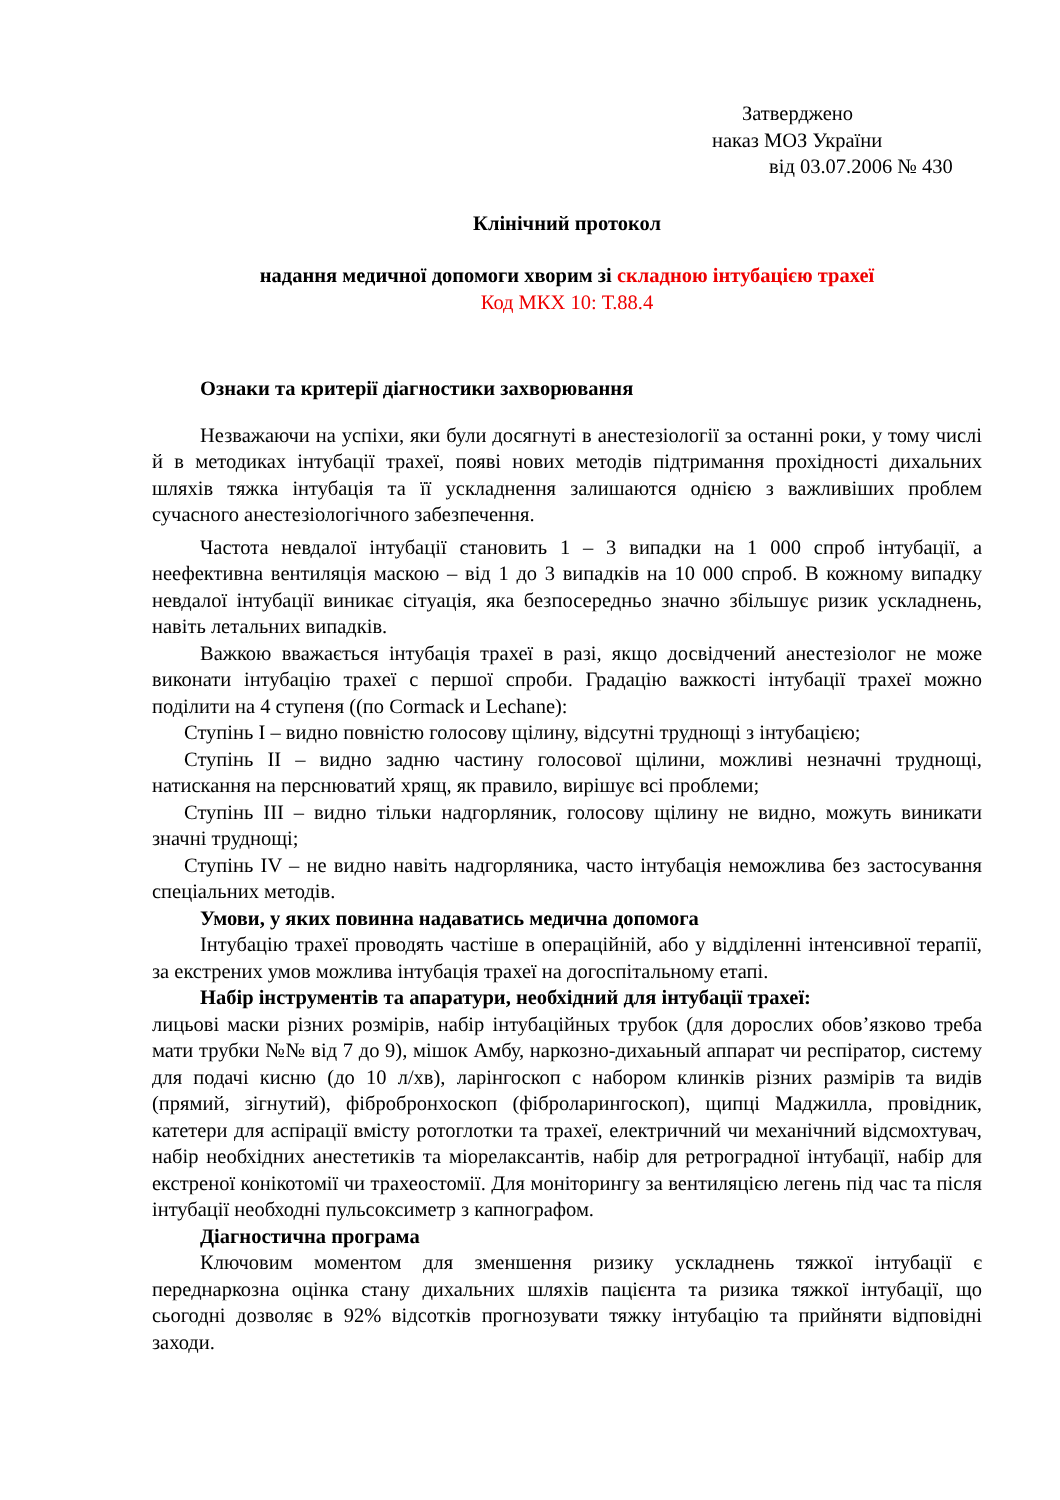Затверджено
наказ МОЗ України
від 03.07.2006 № 430
Клінічний протокол
надання медичної допомоги хворим зі складною інтубацією трахеї
Код МКХ 10: Т.88.4
Ознаки та критерії діагностики захворювання
Незважаючи на успіхи, яки були досягнуті в анестезіології за останні роки, у тому числі й в методиках інтубації трахеї, появі нових методів підтримання прохідності дихальних шляхів тяжка інтубація та її ускладнення залишаются однією з важливіших проблем сучасного анестезіологічного забезпечення.
Частота невдалої інтубації становить 1 – 3 випадки на 1 000 спроб інтубації, а неефективна вентиляція маскою – від 1 до 3 випадків на 10 000 спроб. В кожному випадку невдалої інтубації виникає сітуація, яка безпосередньо значно збільшує ризик ускладнень, навіть летальних випадків.
Важкою вважається інтубація трахеї в разі, якщо досвідчений анестезіолог не може виконати інтубацію трахеї с першої спроби. Градацію важкості інтубації трахеї можно поділити на 4 ступеня ((по Cormack и Lechane):
Ступінь I – видно повністю голосову щілину, відсутні труднощі з інтубацією;
Ступінь II – видно задню частину голосової щілини, можливі незначні труднощі, натискання на перснюватий хрящ, як правило, вирішує всі проблеми;
Ступінь III – видно тільки надгорляник, голосову щілину не видно, можуть виникати значні труднощі;
Ступінь IV – не видно навіть надгорляника, часто інтубація неможлива без застосування спеціальних методів.
Умови, у яких повинна надаватись медична допомога
Інтубацію трахеї проводять частіше в операційній, або у відділенні інтенсивної терапії, за екстрених умов можлива інтубація трахеї на догоспітальному етапі.
Набір інструментів та апаратури, необхідний для інтубації трахеї:
лицьові маски різних розмірів, набір інтубаційных трубок (для дорослих обов’язково треба мати трубки №№ від 7 до 9), мішок Амбу, наркозно-дихаьный аппарат чи респіратор, систему для подачі кисню (до 10 л/хв), ларінгоскоп с набором клинків різних размірів та видів (прямий, зігнутий), фібробронхоскоп (фіброларингоскоп), щипці Маджилла, провідник, катетери для аспірації вмісту ротоглотки та трахеї, електричний чи механічний відсмохтувач, набір необхідних анестетиків та міорелаксантів, набір для ретроградної інтубації, набір для екстреної конікотомії чи трахеостомії. Для моніторингу за вентиляцією легень під час та після інтубації необходні пульсоксиметр з капнографом.
Діагностична програма
Ключовим моментом для зменшення ризику ускладнень тяжкої інтубації є переднаркозна оцінка стану дихальних шляхів пацієнта та ризика тяжкої інтубації, що сьогодні дозволяє в 92% відсотків прогнозувати тяжку інтубацію та прийняти відповідні заходи.